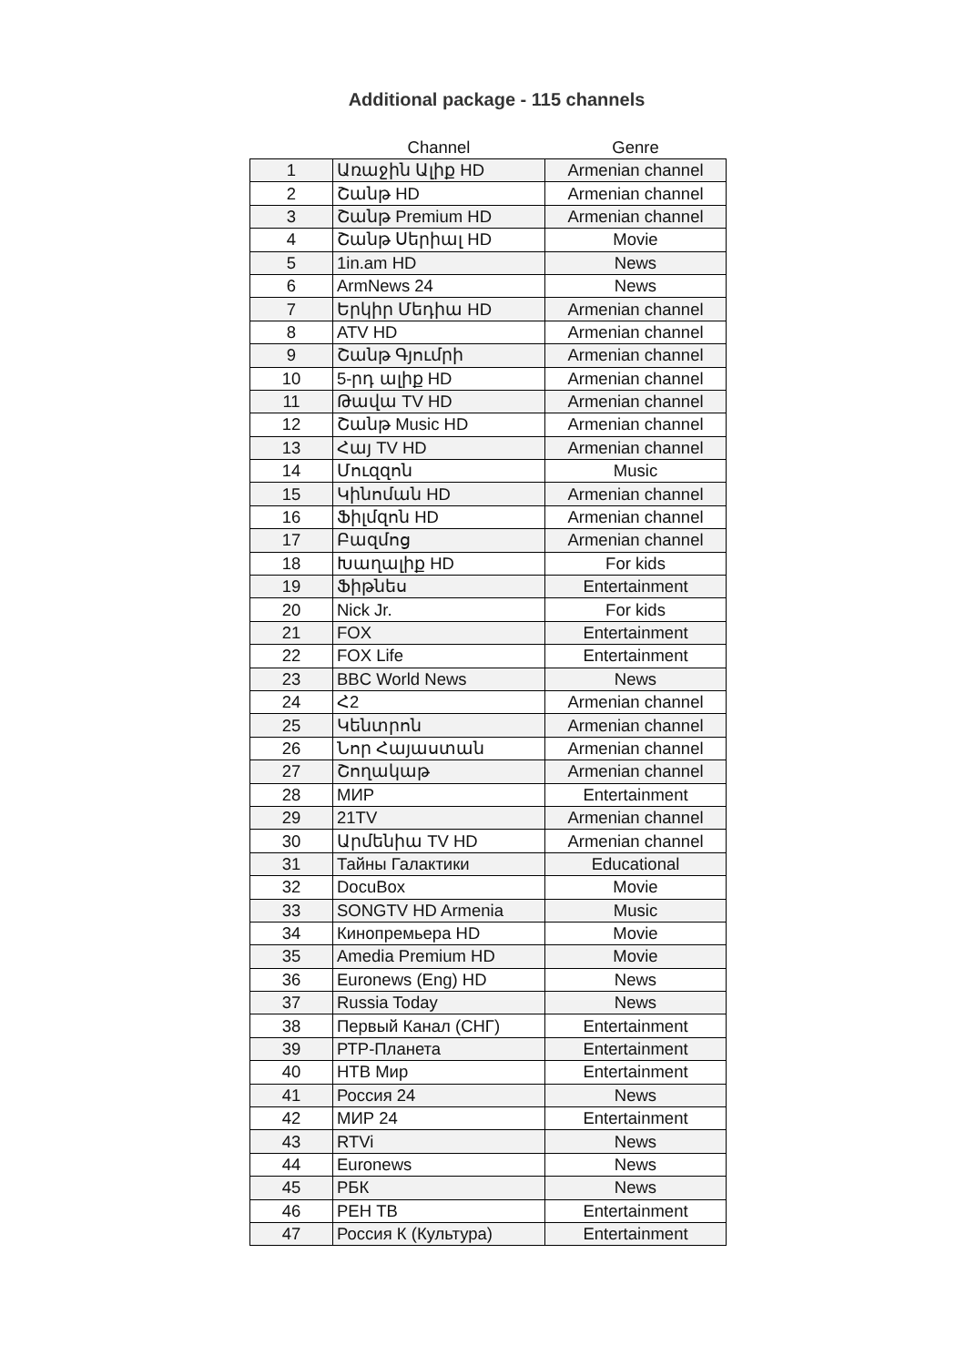Additional package - 115 channels
| | Channel | Genre |
| --- | --- | --- |
| 1 | Առաջին Ալիք HD | Armenian channel |
| 2 | Շանթ HD | Armenian channel |
| 3 | Շանթ Premium HD | Armenian channel |
| 4 | Շանթ Սերիալ HD | Movie |
| 5 | 1in.am HD | News |
| 6 | ArmNews 24 | News |
| 7 | Երկիր Մեդիա HD | Armenian channel |
| 8 | ATV HD | Armenian channel |
| 9 | Շանթ Գյումրի | Armenian channel |
| 10 | 5-րդ ալիք HD | Armenian channel |
| 11 | Թավա TV HD | Armenian channel |
| 12 | Շանթ Music HD | Armenian channel |
| 13 | Հայ TV HD | Armenian channel |
| 14 | Մուզզոն | Music |
| 15 | Կինոման HD | Armenian channel |
| 16 | Ֆիլմզոն HD | Armenian channel |
| 17 | Բազմոց | Armenian channel |
| 18 | Խաղալիք HD | For kids |
| 19 | Ֆիթնես | Entertainment |
| 20 | Nick Jr. | For kids |
| 21 | FOX | Entertainment |
| 22 | FOX Life | Entertainment |
| 23 | BBC World News | News |
| 24 | Հ2 | Armenian channel |
| 25 | Կենտրոն | Armenian channel |
| 26 | Նոր Հայաստան | Armenian channel |
| 27 | Շողակաթ | Armenian channel |
| 28 | МИР | Entertainment |
| 29 | 21TV | Armenian channel |
| 30 | Արմենիա TV HD | Armenian channel |
| 31 | Тайны Галактики | Educational |
| 32 | DocuBox | Movie |
| 33 | SONGTV HD Armenia | Music |
| 34 | Кинопремьера HD | Movie |
| 35 | Amedia Premium HD | Movie |
| 36 | Euronews (Eng) HD | News |
| 37 | Russia Today | News |
| 38 | Первый Канал (СНГ) | Entertainment |
| 39 | РТР-Планета | Entertainment |
| 40 | НТВ Мир | Entertainment |
| 41 | Россия 24 | News |
| 42 | МИР 24 | Entertainment |
| 43 | RTVi | News |
| 44 | Euronews | News |
| 45 | РБК | News |
| 46 | РЕН ТВ | Entertainment |
| 47 | Россия К (Культура) | Entertainment |